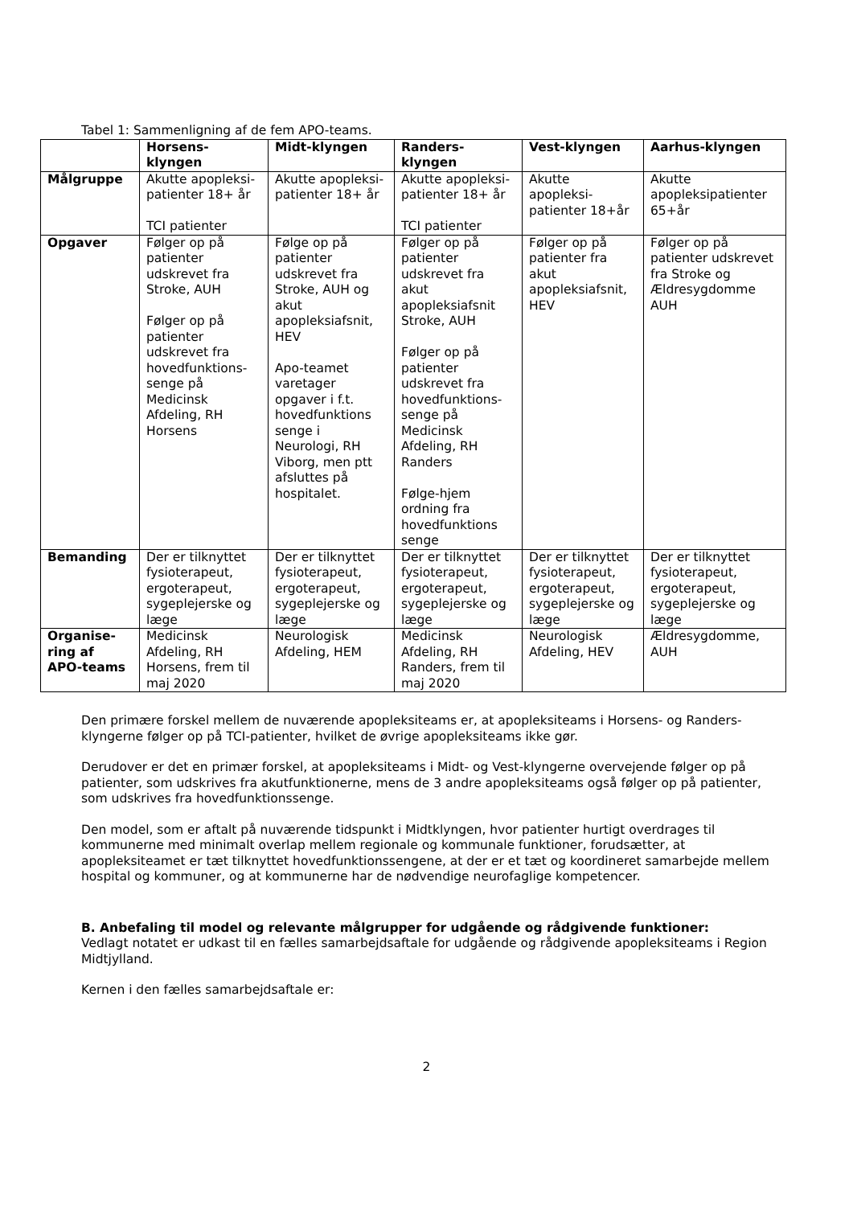Tabel 1: Sammenligning af de fem APO-teams.
| | Horsens-klyngen | Midt-klyngen | Randers-klyngen | Vest-klyngen | Aarhus-klyngen |
| --- | --- | --- | --- | --- | --- |
| Målgruppe | Akutte apopleksi-patienter 18+ år TCI patienter | Akutte apopleksi-patienter 18+ år | Akutte apopleksi-patienter 18+ år TCI patienter | Akutte apopleksi-patienter 18+år | Akutte apopleksipatienter 65+år |
| Opgaver | Følger op på patienter udskrevet fra Stroke, AUH Følger op på patienter udskrevet fra hovedfunktions-senge på Medicinsk Afdeling, RH Horsens | Følge op på patienter udskrevet fra Stroke, AUH og akut apopleksiafsnit, HEV Apo-teamet varetager opgaver i f.t. hovedfunktions senge i Neurologi, RH Viborg, men ptt afsluttes på hospitalet. | Følger op på patienter udskrevet fra akut apopleksiafsnit Stroke, AUH Følger op på patienter udskrevet fra hovedfunktions-senge på Medicinsk Afdeling, RH Randers Følge-hjem ordning fra hovedfunktions senge | Følger op på patienter fra akut apopleksiafsnit, HEV | Følger op på patienter udskrevet fra Stroke og Ældresygdomme AUH |
| Bemanding | Der er tilknyttet fysioterapeut, ergoterapeut, sygeplejerske og læge | Der er tilknyttet fysioterapeut, ergoterapeut, sygeplejerske og læge | Der er tilknyttet fysioterapeut, ergoterapeut, sygeplejerske og læge | Der er tilknyttet fysioterapeut, ergoterapeut, sygeplejerske og læge | Der er tilknyttet fysioterapeut, ergoterapeut, sygeplejerske og læge |
| Organise-ring af APO-teams | Medicinsk Afdeling, RH Horsens, frem til maj 2020 | Neurologisk Afdeling, HEM | Medicinsk Afdeling, RH Randers, frem til maj 2020 | Neurologisk Afdeling, HEV | Ældresygdomme, AUH |
Den primære forskel mellem de nuværende apopleksiteams er, at apopleksiteams i Horsens- og Randers-klyngerne følger op på TCI-patienter, hvilket de øvrige apopleksiteams ikke gør.
Derudover er det en primær forskel, at apopleksiteams i Midt- og Vest-klyngerne overvejende følger op på patienter, som udskrives fra akutfunktionerne, mens de 3 andre apopleksiteams også følger op på patienter, som udskrives fra hovedfunktionssenge.
Den model, som er aftalt på nuværende tidspunkt i Midtklyngen, hvor patienter hurtigt overdrages til kommunerne med minimalt overlap mellem regionale og kommunale funktioner, forudsætter, at apopleksiteamet er tæt tilknyttet hovedfunktionssengene, at der er et tæt og koordineret samarbejde mellem hospital og kommuner, og at kommunerne har de nødvendige neurofaglige kompetencer.
B. Anbefaling til model og relevante målgrupper for udgående og rådgivende funktioner:
Vedlagt notatet er udkast til en fælles samarbejdsaftale for udgående og rådgivende apopleksiteams i Region Midtjylland.
Kernen i den fælles samarbejdsaftale er:
2